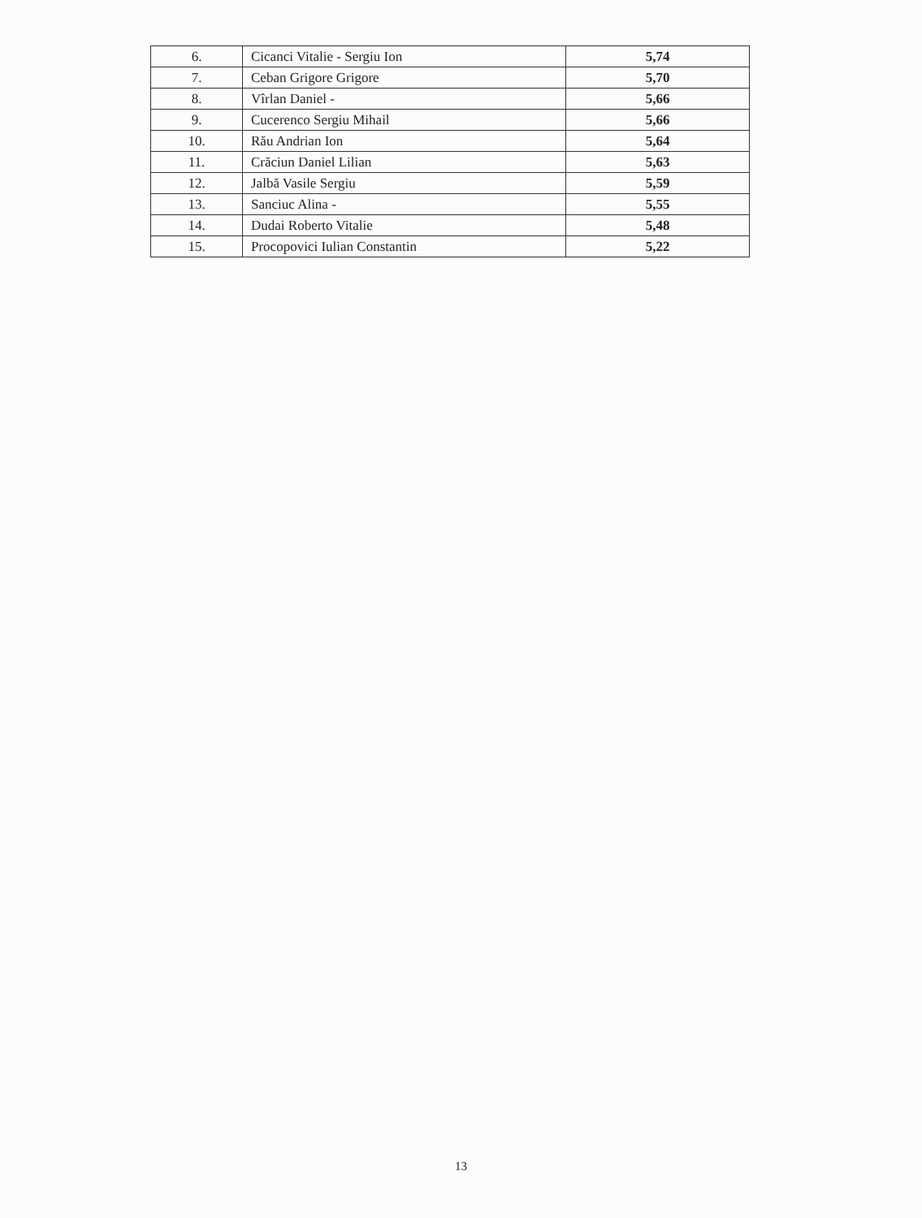| 6. | Cicanci Vitalie - Sergiu Ion | 5,74 |
| 7. | Ceban Grigore Grigore | 5,70 |
| 8. | Vîrlan Daniel - | 5,66 |
| 9. | Cucerenco Sergiu Mihail | 5,66 |
| 10. | Rău Andrian Ion | 5,64 |
| 11. | Crăciun Daniel Lilian | 5,63 |
| 12. | Jalbă Vasile Sergiu | 5,59 |
| 13. | Sanciuc Alina - | 5,55 |
| 14. | Dudai Roberto Vitalie | 5,48 |
| 15. | Procopovici Iulian Constantin | 5,22 |
13